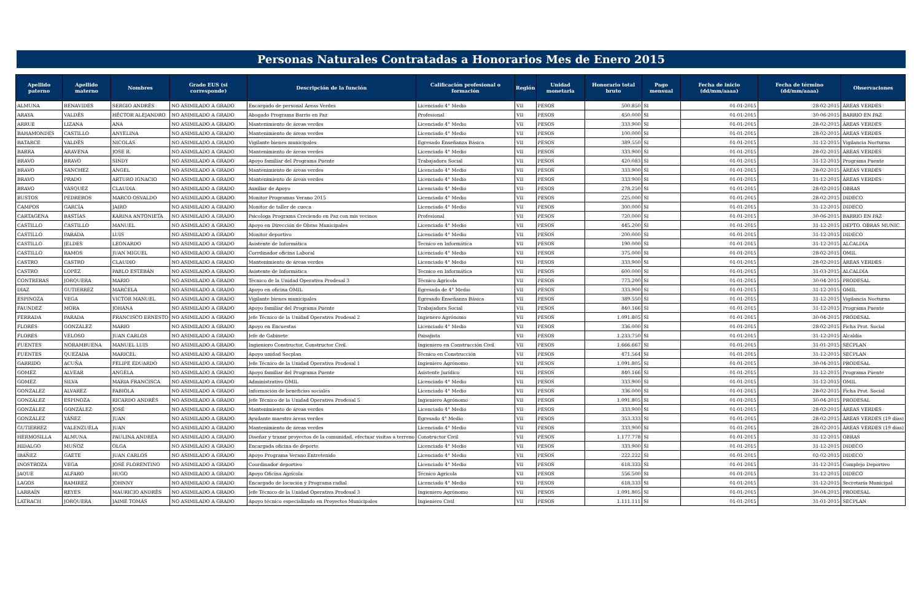Personas Naturales Contratadas a Honorarios Mes de Enero 2015
| Apellido paterno | Apellido materno | Nombres | Grado EUS (si corresponde) | Descripción de la función | Calificación profesional o formación | Región | Unidad monetaria | Honorario total bruto | Pago mensual | Fecha de inicio (dd/mm/aaaa) | Fecha de término (dd/mm/aaaa) | Observaciones |
| --- | --- | --- | --- | --- | --- | --- | --- | --- | --- | --- | --- | --- |
| ALMUNA | BENAVIDES | SERGIO ANDRÉS | NO ASIMILADO A GRADO | Encargado de personal Áreas Verdes | Licenciado 4° Medio | VII | PESOS | 500.850 | SI | 01-01-2015 | 28-02-2015 | ÁREAS VERDES |
| ARAYA | VALDÉS | HÉCTOR ALEJANDRO | NO ASIMILADO A GRADO | Abogado Programa Barrio en Paz | Profesional | VII | PESOS | 450.000 | SI | 01-01-2015 | 30-06-2015 | BARRIO EN PAZ |
| ARRUE | LIZANA | ANA | NO ASIMILADO A GRADO | Mantenimiento de áreas verdes | Licenciado 4° Medio | VII | PESOS | 333.900 | SI | 01-01-2015 | 28-02-2015 | ÁREAS VERDES |
| BAHAMONDES | CASTILLO | ANYELINA | NO ASIMILADO A GRADO | Mantenimiento de áreas verdes | Licenciado 4° Medio | VII | PESOS | 100.000 | SI | 01-01-2015 | 28-02-2015 | ÁREAS VERDES |
| BATARCE | VALDÉS | NICOLÁS | NO ASIMILADO A GRADO | Vigilante bienes municipales | Egresado Enseñanza Básica | VII | PESOS | 389.550 | SI | 01-01-2015 | 31-12-2015 | Vigilancia Nocturna |
| BARRA | ARAVENA | JOSE R. | NO ASIMILADO A GRADO | Mantenimiento de áreas verdes | Licenciado 4° Medio | VII | PESOS | 333.900 | SI | 01-01-2015 | 28-02-2015 | ÁREAS VERDES |
| BRAVO | BRAVO | SINDY | NO ASIMILADO A GRADO | Apoyo familiar del Programa Puente | Trabajadora Social | VII | PESOS | 420.083 | SI | 01-01-2015 | 31-12-2015 | Programa Puente |
| BRAVO | SANCHEZ | ANGEL | NO ASIMILADO A GRADO | Mantenimiento de áreas verdes | Licenciado 4° Medio | VII | PESOS | 333.900 | SI | 01-01-2015 | 28-02-2015 | ÁREAS VERDES |
| BRAVO | PRADO | ARTURO IGNACIO | NO ASIMILADO A GRADO | Mantenimiento de áreas verdes | Licenciado 4° Medio | VII | PESOS | 333.900 | SI | 01-01-2015 | 31-12-2015 | ÁREAS VERDES |
| BRAVO | VÁSQUEZ | CLAUDIA | NO ASIMILADO A GRADO | Auxiliar de Apoyo | Licenciado 4° Medio | VII | PESOS | 278.250 | SI | 01-01-2015 | 28-02-2015 | OBRAS |
| BUSTOS | PEDREROS | MARCO OSVALDO | NO ASIMILADO A GRADO | Monitor Programas Verano 2015 | Licenciado 4° Medio | VII | PESOS | 225.000 | SI | 01-01-2015 | 28-02-2015 | DIDECO |
| CAMPOS | GARCÍA | JAIRO | NO ASIMILADO A GRADO | Monitor de taller de cueca | Licenciado 4° Medio | VII | PESOS | 300.000 | SI | 01-01-2015 | 31-12-2015 | DIDECO |
| CARTAGENA | BASTÍAS | KARINA ANTONIETA | NO ASIMILADO A GRADO | Psicologa Programa Creciendo en Paz con mis vecinos | Profesional | VII | PESOS | 720.000 | SI | 01-01-2015 | 30-06-2015 | BARRIO EN PAZ |
| CASTILLO | CASTILLO | MANUEL | NO ASIMILADO A GRADO | Apoyo en Dirección de Obras Municipales | Licenciado 4° Medio | VII | PESOS | 445.200 | SI | 01-01-2015 | 31-12-2015 | DEPTO. OBRAS MUNIC. |
| CASTILLO | PARADA | LUIS | NO ASIMILADO A GRADO | Monitor deportivo | Licenciado 4° Medio | VII | PESOS | 200.000 | SI | 01-01-2015 | 31-12-2015 | DIDECO |
| CASTILLO | JELDES | LEONARDO | NO ASIMILADO A GRADO | Asistente de Informática | Tecnico en Informática | VII | PESOS | 190.000 | SI | 01-01-2015 | 31-12-2015 | ALCALDIA |
| CASTILLO | RAMOS | JUAN MIGUEL | NO ASIMILADO A GRADO | Corrdinador oficina Laboral | Licenciado 4° Medio | VII | PESOS | 375.000 | SI | 01-01-2015 | 28-02-2015 | OMIL |
| CASTRO | CASTRO | CLAUDIO | NO ASIMILADO A GRADO | Mantenimiento de áreas verdes | Licenciado 4° Medio | VII | PESOS | 333.900 | SI | 01-01-2015 | 28-02-2015 | ÁREAS VERDES |
| CASTRO | LOPEZ | PABLO ESTEBÁN | NO ASIMILADO A GRADO | Asistente de Informática | Tecnico en Informática | VII | PESOS | 600.000 | SI | 01-01-2015 | 31-03-2015 | ALCALDÍA |
| CONTRERAS | JORQUERA | MARIO | NO ASIMILADO A GRADO | Técnico de la Unidad Operativa Prodesal 3 | Técnico Agrícola | VII | PESOS | 773.200 | SI | 01-01-2015 | 30-04-2015 | PRODESAL |
| DIAZ | GUTIERREZ | MARCELA | NO ASIMILADO A GRADO | Apoyo en oficina OMIL | Egresada de 4° Medio | VII | PESOS | 333.900 | SI | 01-01-2015 | 31-12-2015 | OMIL |
| ESPINOZA | VEGA | VICTOR MANUEL | NO ASIMILADO A GRADO | Vigilante bienes municipales | Egresado Enseñanza Básica | VII | PESOS | 389.550 | SI | 01-01-2015 | 31-12-2015 | Vigilancia Nocturna |
| FAUNDEZ | MORA | JOHANA | NO ASIMILADO A GRADO | Apoyo familiar del Programa Puente | Trabajadora Social | VII | PESOS | 840.166 | SI | 01-01-2015 | 31-12-2015 | Programa Puente |
| FERRADA | PARADA | FRANCISCO ERNESTO | NO ASIMILADO A GRADO | Jefe Técnico de la Unidad Operativa Prodesal 2 | Ingienero Agrónomo | VII | PESOS | 1.091.805 | SI | 01-01-2015 | 30-04-2015 | PRODESAL |
| FLORES | GONZÁLEZ | MARIO | NO ASIMILADO A GRADO | Apoyo en Encuestas | Licenciado 4° Medio | VII | PESOS | 336.000 | SI | 01-01-2015 | 28-02-2015 | Ficha Prot. Social |
| FLORES | VELOSO | JUAN CARLOS | NO ASIMILADO A GRADO | Jefe de Gabinete | Paisajista | VII | PESOS | 1.233.750 | SI | 01-01-2015 | 31-12-2015 | Alcaldía |
| FUENTES | NORAMBUENA | MANUEL LUIS | NO ASIMILADO A GRADO | Ingieniero Constructor, Constructor Civil. | Ingieniero en Construcción Civil | VII | PESOS | 1.666.667 | SI | 01-01-2015 | 31-01-2015 | SECPLAN |
| FUENTES | QUEZADA | MARICEL | NO ASIMILADO A GRADO | Apoyo unidad Secplan | Técnico en Construcción | VII | PESOS | 471.564 | SI | 01-01-2015 | 31-12-2015 | SECPLAN |
| GARRIDO | ACUÑA | FELIPE EDUARDO | NO ASIMILADO A GRADO | Jefe Técnico de la Unidad Operativa Prodesal 1 | Ingieniero Agrónomo | VII | PESOS | 1.091.805 | SI | 01-01-2015 | 30-04-2015 | PRODESAL |
| GOMEZ | ALVEAR | ANGELA | NO ASIMILADO A GRADO | Apoyo familiar del Programa Puente | Asistente Jurídico | VII | PESOS | 840.166 | SI | 01-01-2015 | 31-12-2015 | Programa Puente |
| GOMEZ | SILVA | MARIA FRANCISCA | NO ASIMILADO A GRADO | Administrativo OMIL | Licenciado 4° Medio | VII | PESOS | 333.900 | SI | 01-01-2015 | 31-12-2015 | OMIL |
| GONZALEZ | ALVAREZ | FABIOLA | NO ASIMILADO A GRADO | Información de beneficios sociales | Licenciado 4° Medio | VII | PESOS | 336.000 | SI | 01-01-2015 | 28-02-2015 | Ficha Prot. Social |
| GONZÁLEZ | ESPINOZA | RICARDO ANDRÉS | NO ASIMILADO A GRADO | Jefe Técnico de la Unidad Operativa Prodesal 5 | Ingieniero Agrónomo | VII | PESOS | 1.091.805 | SI | 01-01-2015 | 30-04-2015 | PRODESAL |
| GONZÁLEZ | GONZÁLEZ | JOSÉ | NO ASIMILADO A GRADO | Mantenimiento de áreas verdes | Licenciado 4° Medio | VII | PESOS | 333.900 | SI | 01-01-2015 | 28-02-2015 | ÁREAS VERDES |
| GONZÁLEZ | YÁÑEZ | JUAN | NO ASIMILADO A GRADO | Ayudante maestro áreas verdes | Egresado 4° Medio | VII | PESOS | 353.333 | SI | 01-01-2015 | 28-02-2015 | ÁREAS VERDES (19 días) |
| GUTIERREZ | VALENZUELA | JUAN | NO ASIMILADO A GRADO | Mantenimiento de áreas verdes | Licenciado 4° Medio | VII | PESOS | 333.900 | SI | 01-01-2015 | 28-02-2015 | ÁREAS VERDES (19 días) |
| HERMOSILLA | ALMUNA | PAULINA ANDREA | NO ASIMILADO A GRADO | Diseñar y trazar proyectos de la comunidad, efectuar visitas a terreno | Constructor Civil | VII | PESOS | 1.177.778 | SI | 01-01-2015 | 31-12-2015 | OBRAS |
| HIDALGO | MUÑOZ | OLGA | NO ASIMILADO A GRADO | Encargada oficina de deporte. | Licenciado 4° Medio | VII | PESOS | 333.900 | SI | 01-01-2015 | 31-12-2015 | DIDECO |
| IBAÑEZ | GAETE | JUAN CARLOS | NO ASIMILADO A GRADO | Apoyo Programa Verano Entretenido | Licenciado 4° Medio | VII | PESOS | 222.222 | SI | 01-01-2015 | 02-02-2015 | DIDECO |
| INOSTROZA | VEGA | JOSÉ FLORENTINO | NO ASIMILADO A GRADO | Coordinador deportivo | Licenciado 4° Medio | VII | PESOS | 618.333 | SI | 01-01-2015 | 31-12-2015 | Complejo Deportivo |
| JAQUE | ALFARO | HUGO | NO ASIMILADO A GRADO | Apoyo Oficina Agrícola | Técnico Agrícola | VII | PESOS | 556.500 | SI | 01-01-2015 | 31-12-2015 | DIDECO |
| LAGOS | RAMIREZ | JOHNNY | NO ASIMILADO A GRADO | Encargado de locución y Programa radial | Licenciado 4° Medio | VII | PESOS | 618.333 | SI | 01-01-2015 | 31-12-2015 | Secretaría Municipal |
| LARRAÍN | REYES | MAURICIO ANDRÉS | NO ASIMILADO A GRADO | Jefe Técnico de la Unidad Operativa Prodesal 3 | Ingieniero Agrónomo | VII | PESOS | 1.091.805 | SI | 01-01-2015 | 30-04-2015 | PRODESAL |
| LATRACH | JORQUERA | JAIME TOMÁS | NO ASIMILADO A GRADO | Apoyo técnico especializado en Proyectos Municipales | Ingieniero Civil | VII | PESOS | 1.111.111 | SI | 01-01-2015 | 31-01-2015 | SECPLAN |